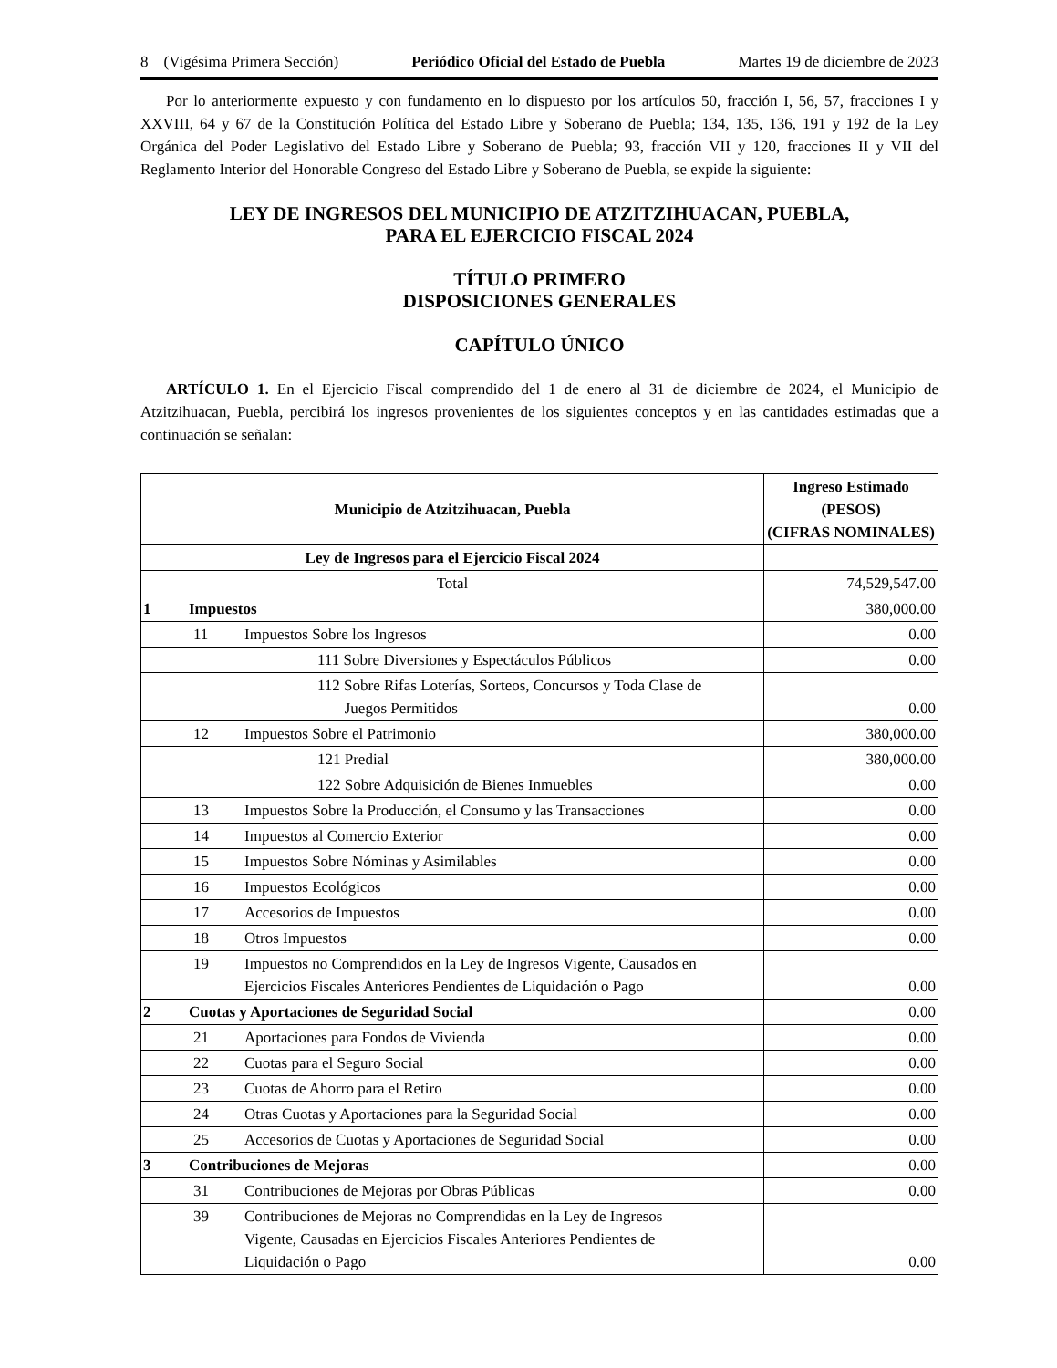8 (Vigésima Primera Sección) Periódico Oficial del Estado de Puebla Martes 19 de diciembre de 2023
Por lo anteriormente expuesto y con fundamento en lo dispuesto por los artículos 50, fracción I, 56, 57, fracciones I y XXVIII, 64 y 67 de la Constitución Política del Estado Libre y Soberano de Puebla; 134, 135, 136, 191 y 192 de la Ley Orgánica del Poder Legislativo del Estado Libre y Soberano de Puebla; 93, fracción VII y 120, fracciones II y VII del Reglamento Interior del Honorable Congreso del Estado Libre y Soberano de Puebla, se expide la siguiente:
LEY DE INGRESOS DEL MUNICIPIO DE ATZITZIHUACAN, PUEBLA,
PARA EL EJERCICIO FISCAL 2024
TÍTULO PRIMERO
DISPOSICIONES GENERALES
CAPÍTULO ÚNICO
ARTÍCULO 1. En el Ejercicio Fiscal comprendido del 1 de enero al 31 de diciembre de 2024, el Municipio de Atzitzihuacan, Puebla, percibirá los ingresos provenientes de los siguientes conceptos y en las cantidades estimadas que a continuación se señalan:
| Municipio de Atzitzihuacan, Puebla | Ingreso Estimado (PESOS) (CIFRAS NOMINALES) |
| --- | --- |
| Ley de Ingresos para el Ejercicio Fiscal 2024 | |
| Total | 74,529,547.00 |
| 1 Impuestos | 380,000.00 |
| 11 Impuestos Sobre los Ingresos | 0.00 |
| 111 Sobre Diversiones y Espectáculos Públicos | 0.00 |
| 112 Sobre Rifas Loterías, Sorteos, Concursos y Toda Clase de Juegos Permitidos | 0.00 |
| 12 Impuestos Sobre el Patrimonio | 380,000.00 |
| 121 Predial | 380,000.00 |
| 122 Sobre Adquisición de Bienes Inmuebles | 0.00 |
| 13 Impuestos Sobre la Producción, el Consumo y las Transacciones | 0.00 |
| 14 Impuestos al Comercio Exterior | 0.00 |
| 15 Impuestos Sobre Nóminas y Asimilables | 0.00 |
| 16 Impuestos Ecológicos | 0.00 |
| 17 Accesorios de Impuestos | 0.00 |
| 18 Otros Impuestos | 0.00 |
| 19 Impuestos no Comprendidos en la Ley de Ingresos Vigente, Causados en Ejercicios Fiscales Anteriores Pendientes de Liquidación o Pago | 0.00 |
| 2 Cuotas y Aportaciones de Seguridad Social | 0.00 |
| 21 Aportaciones para Fondos de Vivienda | 0.00 |
| 22 Cuotas para el Seguro Social | 0.00 |
| 23 Cuotas de Ahorro para el Retiro | 0.00 |
| 24 Otras Cuotas y Aportaciones para la Seguridad Social | 0.00 |
| 25 Accesorios de Cuotas y Aportaciones de Seguridad Social | 0.00 |
| 3 Contribuciones de Mejoras | 0.00 |
| 31 Contribuciones de Mejoras por Obras Públicas | 0.00 |
| 39 Contribuciones de Mejoras no Comprendidas en la Ley de Ingresos Vigente, Causadas en Ejercicios Fiscales Anteriores Pendientes de Liquidación o Pago | 0.00 |